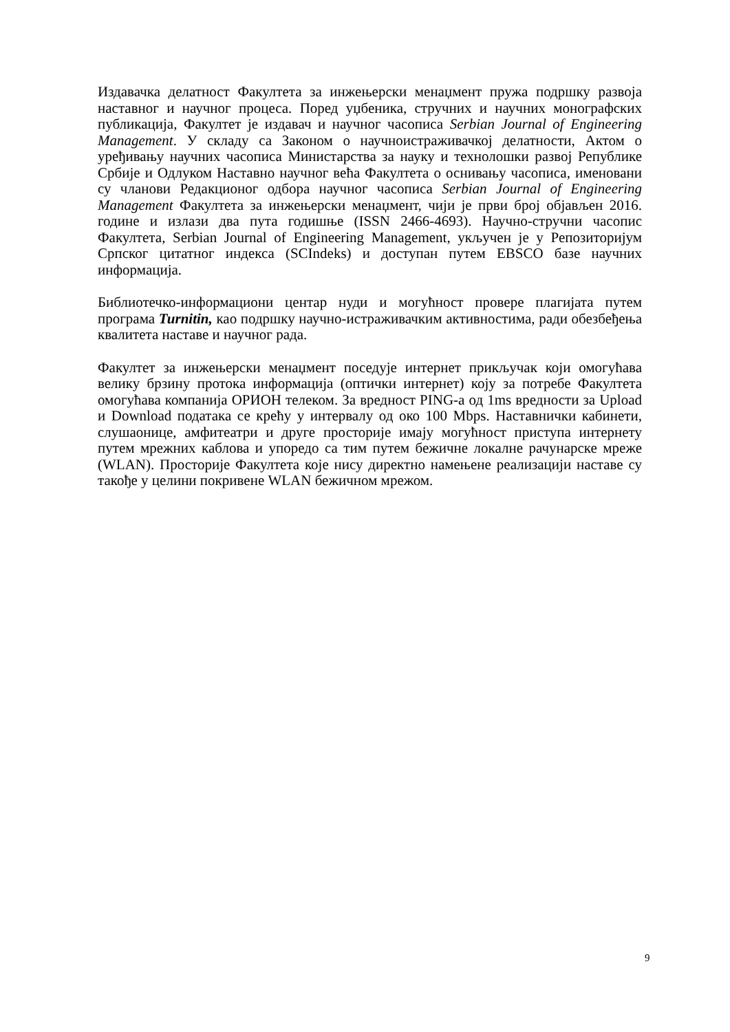Издавачка делатност Факултета за инжењерски менаџмент пружа подршку развоја наставног и научног процеса. Поред уџбеника, стручних и научних монографских публикација, Факултет је издавач и научног часописа Serbian Journal of Engineering Management. У складу са Законом о научноистраживачкој делатности, Актом о уређивању научних часописа Министарства за науку и технолошки развој Републике Србије и Одлуком Наставно научног већа Факултета о оснивању часописа, именовани су чланови Редакционог одбора научног часописа Serbian Journal of Engineering Management Факултета за инжењерски менаџмент, чији је први број објављен 2016. године и излази два пута годишње (ISSN 2466-4693). Научно-стручни часопис Факултета, Serbian Journal of Engineering Management, укључен је у Репозиторијум Српског цитатног индекса (SCIndeks) и доступан путем EBSCO базе научних информација.
Библиотечко-информациони центар нуди и могућност провере плагијата путем програма Turnitin, као подршку научно-истраживачким активностима, ради обезбеђења квалитета наставе и научног рада.
Факултет за инжењерски менаџмент поседује интернет прикључак који омогућава велику брзину протока информација (оптички интернет) коју за потребе Факултета омогућава компанија ОРИОН телеком. За вредност PING-а од 1ms вредности за Upload и Download података се крећу у интервалу од око 100 Mbps. Наставнички кабинети, слушаонице, амфитеатри и друге просторије имају могућност приступа интернету путем мрежних каблова и упоредо са тим путем бежичне локалне рачунарске мреже (WLAN). Просторије Факултета које нису директно намењене реализацији наставе су такође у целини покривене WLAN бежичном мрежом.
9